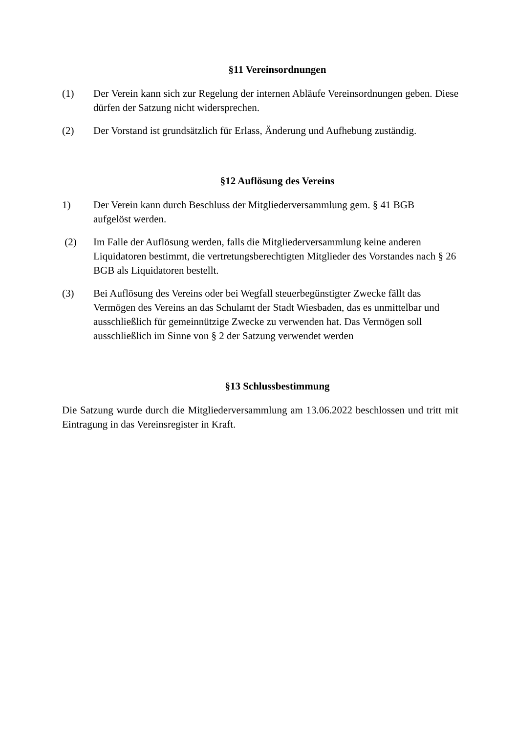§11 Vereinsordnungen
(1) Der Verein kann sich zur Regelung der internen Abläufe Vereinsordnungen geben. Diese dürfen der Satzung nicht widersprechen.
(2) Der Vorstand ist grundsätzlich für Erlass, Änderung und Aufhebung zuständig.
§12 Auflösung des Vereins
1) Der Verein kann durch Beschluss der Mitgliederversammlung gem. § 41 BGB
aufgelöst werden.
(2) Im Falle der Auflösung werden, falls die Mitgliederversammlung keine anderen Liquidatoren bestimmt, die vertretungsberechtigten Mitglieder des Vorstandes nach § 26 BGB als Liquidatoren bestellt.
(3) Bei Auflösung des Vereins oder bei Wegfall steuerbegünstigter Zwecke fällt das Vermögen des Vereins an das Schulamt der Stadt Wiesbaden, das es unmittelbar und ausschließlich für gemeinnützige Zwecke zu verwenden hat. Das Vermögen soll ausschließlich im Sinne von § 2 der Satzung verwendet werden
§13 Schlussbestimmung
Die Satzung wurde durch die Mitgliederversammlung am 13.06.2022 beschlossen und tritt mit Eintragung in das Vereinsregister in Kraft.